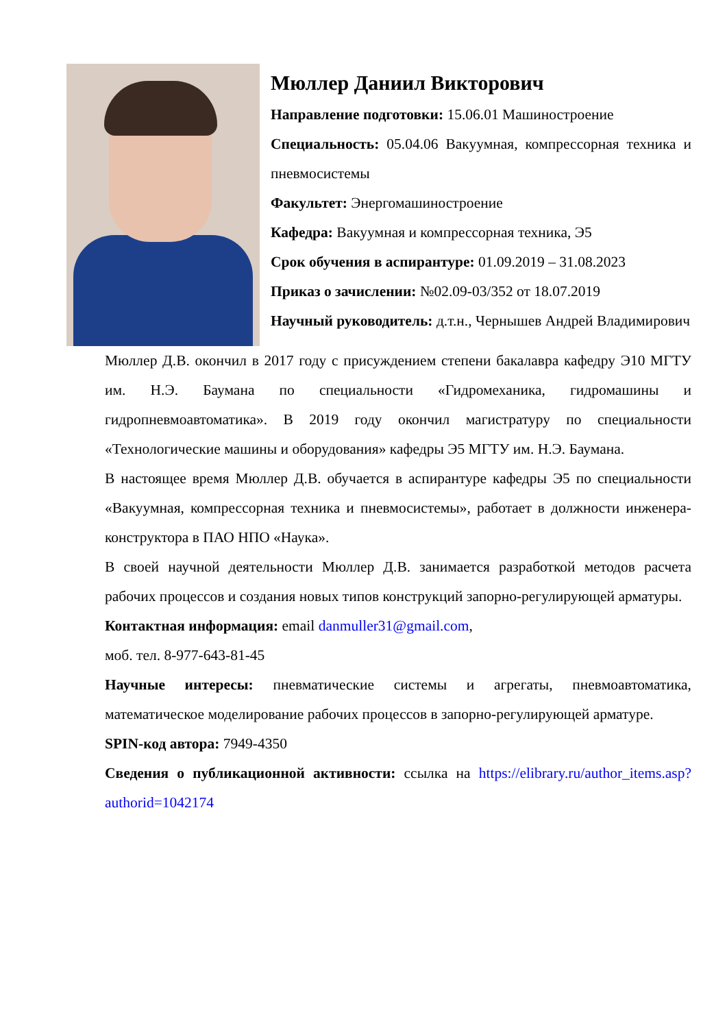Мюллер Даниил Викторович
Направление подготовки: 15.06.01 Машиностроение
Специальность: 05.04.06 Вакуумная, компрессорная техника и пневмосистемы
Факультет: Энергомашиностроение
Кафедра: Вакуумная и компрессорная техника, Э5
Срок обучения в аспирантуре: 01.09.2019 – 31.08.2023
Приказ о зачислении: №02.09-03/352 от 18.07.2019
Научный руководитель: д.т.н., Чернышев Андрей Владимирович
Мюллер Д.В. окончил в 2017 году с присуждением степени бакалавра кафедру Э10 МГТУ им. Н.Э. Баумана по специальности «Гидромеханика, гидромашины и гидропневмоавтоматика». В 2019 году окончил магистратуру по специальности «Технологические машины и оборудования» кафедры Э5 МГТУ им. Н.Э. Баумана.
В настоящее время Мюллер Д.В. обучается в аспирантуре кафедры Э5 по специальности «Вакуумная, компрессорная техника и пневмосистемы», работает в должности инженера-конструктора в ПАО НПО «Наука».
В своей научной деятельности Мюллер Д.В. занимается разработкой методов расчета рабочих процессов и создания новых типов конструкций запорно-регулирующей арматуры.
Контактная информация: email danmuller31@gmail.com,
моб. тел. 8-977-643-81-45
Научные интересы: пневматические системы и агрегаты, пневмоавтоматика, математическое моделирование рабочих процессов в запорно-регулирующей арматуре.
SPIN-код автора: 7949-4350
Сведения о публикационной активности: ссылка на https://elibrary.ru/author_items.asp?authorid=1042174